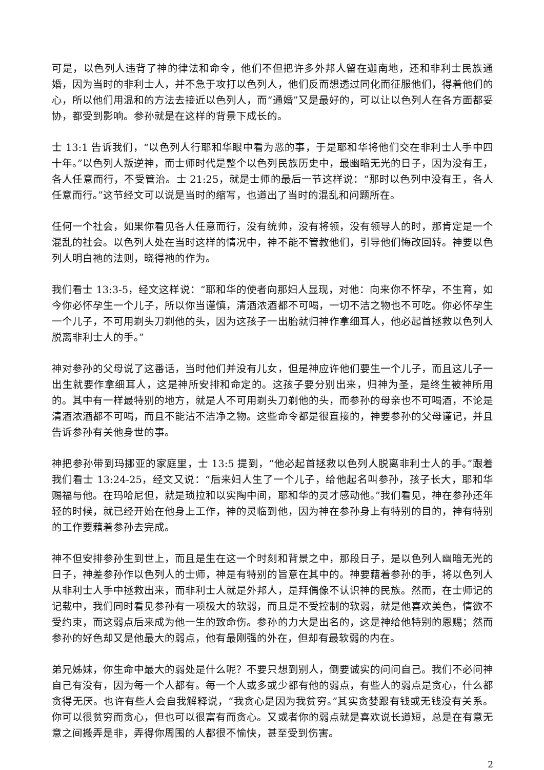可是，以色列人违背了神的律法和命令，他们不但把许多外邦人留在迦南地，还和非利士民族通婚，因为当时的非利士人，并不急于攻打以色列人，他们反而想透过同化而征服他们，得着他们的心，所以他们用温和的方法去接近以色列人，而“通婚”又是最好的，可以让以色列人在各方面都妥协，都受到影响。参孙就是在这样的背景下成长的。
士 13:1 告诉我们，“以色列人行耶和华眼中看为恶的事，于是耶和华将他们交在非利士人手中四十年。”以色列人叛逆神，而士师时代是整个以色列民族历史中，最幽暗无光的日子，因为没有王，各人任意而行，不受管治。士 21:25，就是士师的最后一节这样说：“那时以色列中没有王，各人任意而行。”这节经文可以说是当时的缩写，也道出了当时的混乱和问题所在。
任何一个社会，如果你看见各人任意而行，没有统帅，没有将领，没有领导人的时，那肯定是一个混乱的社会。以色列人处在当时这样的情况中，神不能不管教他们，引导他们悔改回转。神要以色列人明白祂的法则，晓得祂的作为。
我们看士 13:3-5，经文这样说：“耶和华的使者向那妇人显现，对他：向来你不怀孕，不生育，如今你必怀孕生一个儿子，所以你当谨慎，清酒浓酒都不可喝，一切不洁之物也不可吃。你必怀孕生一个儿子，不可用剃头刀剃他的头，因为这孩子一出胎就归神作拿细耳人，他必起首拯救以色列人脱离非利士人的手。”
神对参孙的父母说了这番话，当时他们并没有儿女，但是神应许他们要生一个儿子，而且这儿子一出生就要作拿细耳人，这是神所安排和命定的。这孩子要分别出来，归神为圣，是终生被神所用的。其中有一样最特别的地方，就是人不可用剃头刀剃他的头，而参孙的母亲也不可喝酒，不论是清酒浓酒都不可喝，而且不能沾不洁净之物。这些命令都是很直接的，神要参孙的父母谨记，并且告诉参孙有关他身世的事。
神把参孙带到玛挪亚的家庭里，士 13:5 提到，“他必起首拯救以色列人脱离非利士人的手。”跟着我们看士 13:24-25，经文又说：“后来妇人生了一个儿子，给他起名叫参孙，孩子长大，耶和华赐福与他。在玛哈尼但，就是琐拉和以实陶中间，耶和华的灵才感动他。”我们看见，神在参孙还年轻的时候，就已经开始在他身上工作，神的灵临到他，因为神在参孙身上有特别的目的，神有特别的工作要藉着参孙去完成。
神不但安排参孙生到世上，而且是生在这一个时刻和背景之中，那段日子，是以色列人幽暗无光的日子，神差参孙作以色列人的士师，神是有特别的旨意在其中的。神要藉着参孙的手，将以色列人从非利士人手中拯救出来，而非利士人就是外邦人，是拜偶像不认识神的民族。然而，在士师记的记载中，我们同时看见参孙有一项极大的软弱，而且是不受控制的软弱，就是他喜欢美色，情欲不受约束，而这弱点后来成为他一生的致命伤。参孙的力大是出名的，这是神给他特别的恩赐；然而参孙的好色却又是他最大的弱点，他有最刚强的外在，但却有最软弱的内在。
弟兄姊妹，你生命中最大的弱处是什么呢？不要只想到别人，倒要诚实的问问自己。我们不必问神自己有没有，因为每一个人都有。每一个人或多或少都有他的弱点，有些人的弱点是贪心，什么都贪得无厌。也许有些人会自我解释说，“我贪心是因为我贫穷。”其实贪婪跟有钱或无钱没有关系。你可以很贫穷而贪心，但也可以很富有而贪心。又或者你的弱点就是喜欢说长道短，总是在有意无意之间搬弄是非，弄得你周围的人都很不愉快，甚至受到伤害。
2